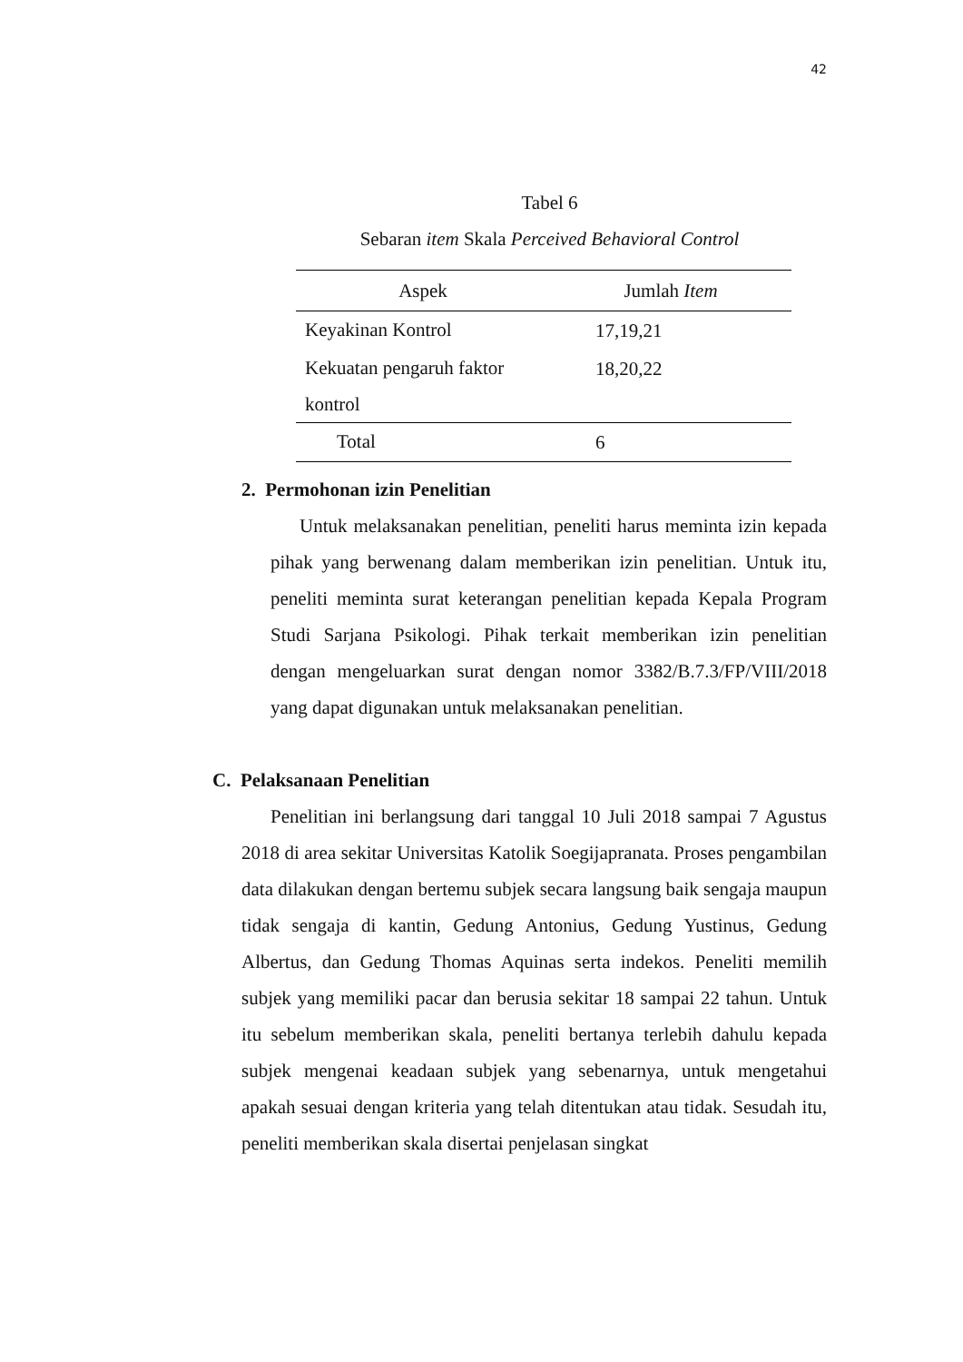42
Tabel 6
Sebaran item Skala Perceived Behavioral Control
| Aspek | Jumlah Item |
| --- | --- |
| Keyakinan Kontrol | 17,19,21 |
| Kekuatan pengaruh faktor kontrol | 18,20,22 |
| Total | 6 |
2. Permohonan izin Penelitian
Untuk melaksanakan penelitian, peneliti harus meminta izin kepada pihak yang berwenang dalam memberikan izin penelitian. Untuk itu, peneliti meminta surat keterangan penelitian kepada Kepala Program Studi Sarjana Psikologi. Pihak terkait memberikan izin penelitian dengan mengeluarkan surat dengan nomor 3382/B.7.3/FP/VIII/2018 yang dapat digunakan untuk melaksanakan penelitian.
C. Pelaksanaan Penelitian
Penelitian ini berlangsung dari tanggal 10 Juli 2018 sampai 7 Agustus 2018 di area sekitar Universitas Katolik Soegijapranata. Proses pengambilan data dilakukan dengan bertemu subjek secara langsung baik sengaja maupun tidak sengaja di kantin, Gedung Antonius, Gedung Yustinus, Gedung Albertus, dan Gedung Thomas Aquinas serta indekos. Peneliti memilih subjek yang memiliki pacar dan berusia sekitar 18 sampai 22 tahun. Untuk itu sebelum memberikan skala, peneliti bertanya terlebih dahulu kepada subjek mengenai keadaan subjek yang sebenarnya, untuk mengetahui apakah sesuai dengan kriteria yang telah ditentukan atau tidak. Sesudah itu, peneliti memberikan skala disertai penjelasan singkat